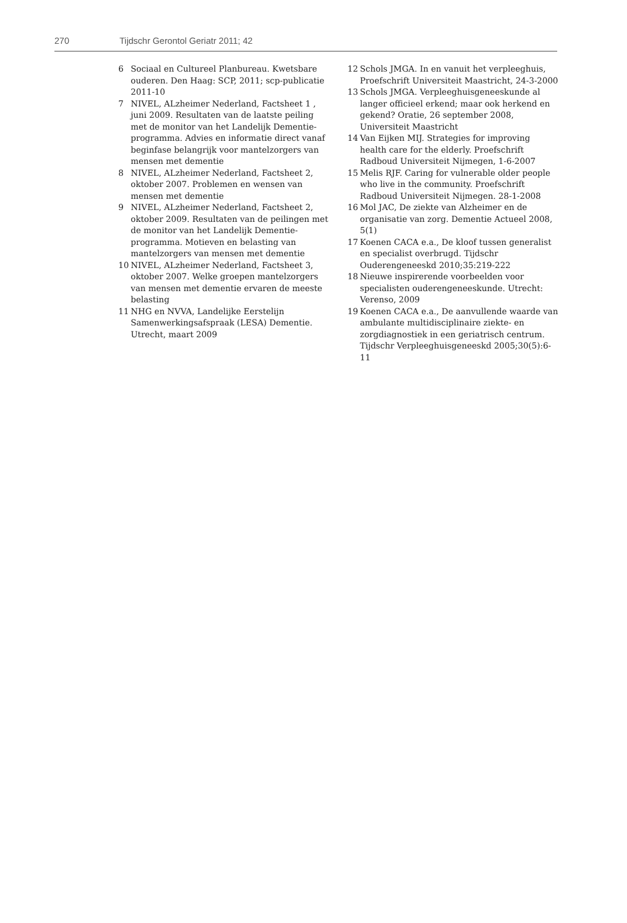270 Tijdschr Gerontol Geriatr 2011; 42
6 Sociaal en Cultureel Planbureau. Kwetsbare ouderen. Den Haag: SCP, 2011; scp-publicatie 2011-10
7 NIVEL, ALzheimer Nederland, Factsheet 1 , juni 2009. Resultaten van de laatste peiling met de monitor van het Landelijk Dementie-programma. Advies en informatie direct vanaf beginfase belangrijk voor mantelzorgers van mensen met dementie
8 NIVEL, ALzheimer Nederland, Factsheet 2, oktober 2007. Problemen en wensen van mensen met dementie
9 NIVEL, ALzheimer Nederland, Factsheet 2, oktober 2009. Resultaten van de peilingen met de monitor van het Landelijk Dementie-programma. Motieven en belasting van mantelzorgers van mensen met dementie
10 NIVEL, ALzheimer Nederland, Factsheet 3, oktober 2007. Welke groepen mantelzorgers van mensen met dementie ervaren de meeste belasting
11 NHG en NVVA, Landelijke Eerstelijn Samenwerkingsafspraak (LESA) Dementie. Utrecht, maart 2009
12 Schols JMGA. In en vanuit het verpleeghuis, Proefschrift Universiteit Maastricht, 24-3-2000
13 Schols JMGA. Verpleeghuisgeneeskunde al langer officieel erkend; maar ook herkend en gekend? Oratie, 26 september 2008, Universiteit Maastricht
14 Van Eijken MIJ. Strategies for improving health care for the elderly. Proefschrift Radboud Universiteit Nijmegen, 1-6-2007
15 Melis RJF. Caring for vulnerable older people who live in the community. Proefschrift Radboud Universiteit Nijmegen. 28-1-2008
16 Mol JAC, De ziekte van Alzheimer en de organisatie van zorg. Dementie Actueel 2008, 5(1)
17 Koenen CACA e.a., De kloof tussen generalist en specialist overbrugd. Tijdschr Ouderengeneeskd 2010;35:219-222
18 Nieuwe inspirerende voorbeelden voor specialisten ouderengeneeskunde. Utrecht: Verenso, 2009
19 Koenen CACA e.a., De aanvullende waarde van ambulante multidisciplinaire ziekte- en zorgdiagnostiek in een geriatrisch centrum. Tijdschr Verpleeghuisgeneeskd 2005;30(5):6-11